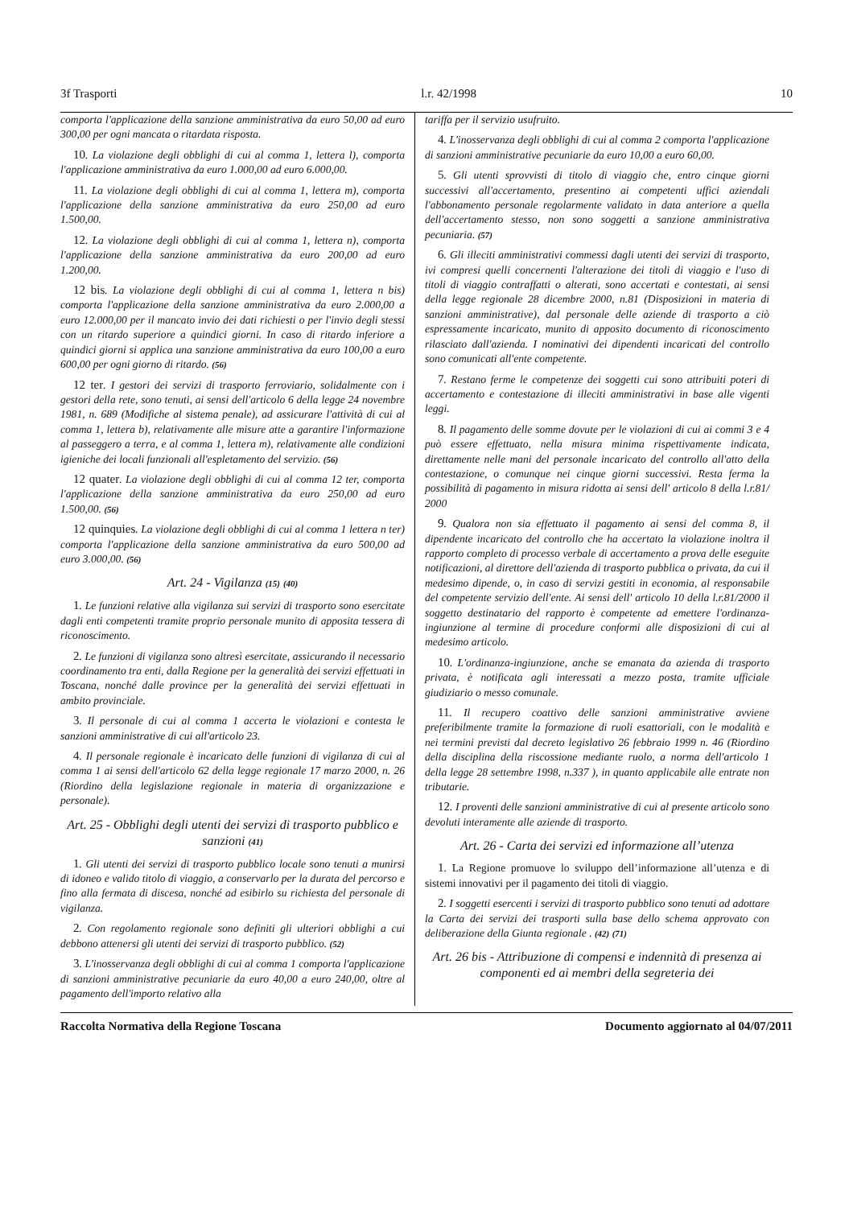3f Trasporti l.r. 42/1998 10
comporta l'applicazione della sanzione amministrativa da euro 50,00 ad euro 300,00 per ogni mancata o ritardata risposta.
10. La violazione degli obblighi di cui al comma 1, lettera l), comporta l'applicazione amministrativa da euro 1.000,00 ad euro 6.000,00.
11. La violazione degli obblighi di cui al comma 1, lettera m), comporta l'applicazione della sanzione amministrativa da euro 250,00 ad euro 1.500,00.
12. La violazione degli obblighi di cui al comma 1, lettera n), comporta l'applicazione della sanzione amministrativa da euro 200,00 ad euro 1.200,00.
12 bis. La violazione degli obblighi di cui al comma 1, lettera n bis) comporta l'applicazione della sanzione amministrativa da euro 2.000,00 a euro 12.000,00 per il mancato invio dei dati richiesti o per l'invio degli stessi con un ritardo superiore a quindici giorni. In caso di ritardo inferiore a quindici giorni si applica una sanzione amministrativa da euro 100,00 a euro 600,00 per ogni giorno di ritardo. (56)
12 ter. I gestori dei servizi di trasporto ferroviario, solidalmente con i gestori della rete, sono tenuti, ai sensi dell'articolo 6 della legge 24 novembre 1981, n. 689 (Modifiche al sistema penale), ad assicurare l'attività di cui al comma 1, lettera b), relativamente alle misure atte a garantire l'informazione al passeggero a terra, e al comma 1, lettera m), relativamente alle condizioni igieniche dei locali funzionali all'espletamento del servizio. (56)
12 quater. La violazione degli obblighi di cui al comma 12 ter, comporta l'applicazione della sanzione amministrativa da euro 250,00 ad euro 1.500,00. (56)
12 quinquies. La violazione degli obblighi di cui al comma 1 lettera n ter) comporta l'applicazione della sanzione amministrativa da euro 500,00 ad euro 3.000,00. (56)
Art. 24 - Vigilanza (15) (40)
1. Le funzioni relative alla vigilanza sui servizi di trasporto sono esercitate dagli enti competenti tramite proprio personale munito di apposita tessera di riconoscimento.
2. Le funzioni di vigilanza sono altresì esercitate, assicurando il necessario coordinamento tra enti, dalla Regione per la generalità dei servizi effettuati in Toscana, nonché dalle province per la generalità dei servizi effettuati in ambito provinciale.
3. Il personale di cui al comma 1 accerta le violazioni e contesta le sanzioni amministrative di cui all'articolo 23.
4. Il personale regionale è incaricato delle funzioni di vigilanza di cui al comma 1 ai sensi dell'articolo 62 della legge regionale 17 marzo 2000, n. 26 (Riordino della legislazione regionale in materia di organizzazione e personale).
Art. 25 - Obblighi degli utenti dei servizi di trasporto pubblico e sanzioni (41)
1. Gli utenti dei servizi di trasporto pubblico locale sono tenuti a munirsi di idoneo e valido titolo di viaggio, a conservarlo per la durata del percorso e fino alla fermata di discesa, nonché ad esibirlo su richiesta del personale di vigilanza.
2. Con regolamento regionale sono definiti gli ulteriori obblighi a cui debbono attenersi gli utenti dei servizi di trasporto pubblico. (52)
3. L'inosservanza degli obblighi di cui al comma 1 comporta l'applicazione di sanzioni amministrative pecuniarie da euro 40,00 a euro 240,00, oltre al pagamento dell'importo relativo alla
tariffa per il servizio usufruito.
4. L'inosservanza degli obblighi di cui al comma 2 comporta l'applicazione di sanzioni amministrative pecuniarie da euro 10,00 a euro 60,00.
5. Gli utenti sprovvisti di titolo di viaggio che, entro cinque giorni successivi all'accertamento, presentino ai competenti uffici aziendali l'abbonamento personale regolarmente validato in data anteriore a quella dell'accertamento stesso, non sono soggetti a sanzione amministrativa pecuniaria. (57)
6. Gli illeciti amministrativi commessi dagli utenti dei servizi di trasporto, ivi compresi quelli concernenti l'alterazione dei titoli di viaggio e l'uso di titoli di viaggio contraffatti o alterati, sono accertati e contestati, ai sensi della legge regionale 28 dicembre 2000, n.81 (Disposizioni in materia di sanzioni amministrative), dal personale delle aziende di trasporto a ciò espressamente incaricato, munito di apposito documento di riconoscimento rilasciato dall'azienda. I nominativi dei dipendenti incaricati del controllo sono comunicati all'ente competente.
7. Restano ferme le competenze dei soggetti cui sono attribuiti poteri di accertamento e contestazione di illeciti amministrativi in base alle vigenti leggi.
8. Il pagamento delle somme dovute per le violazioni di cui ai commi 3 e 4 può essere effettuato, nella misura minima rispettivamente indicata, direttamente nelle mani del personale incaricato del controllo all'atto della contestazione, o comunque nei cinque giorni successivi. Resta ferma la possibilità di pagamento in misura ridotta ai sensi dell' articolo 8 della l.r.81/ 2000
9. Qualora non sia effettuato il pagamento ai sensi del comma 8, il dipendente incaricato del controllo che ha accertato la violazione inoltra il rapporto completo di processo verbale di accertamento a prova delle eseguite notificazioni, al direttore dell'azienda di trasporto pubblica o privata, da cui il medesimo dipende, o, in caso di servizi gestiti in economia, al responsabile del competente servizio dell'ente. Ai sensi dell' articolo 10 della l.r.81/2000 il soggetto destinatario del rapporto è competente ad emettere l'ordinanza-ingiunzione al termine di procedure conformi alle disposizioni di cui al medesimo articolo.
10. L'ordinanza-ingiunzione, anche se emanata da azienda di trasporto privata, è notificata agli interessati a mezzo posta, tramite ufficiale giudiziario o messo comunale.
11. Il recupero coattivo delle sanzioni amministrative avviene preferibilmente tramite la formazione di ruoli esattoriali, con le modalità e nei termini previsti dal decreto legislativo 26 febbraio 1999 n. 46 (Riordino della disciplina della riscossione mediante ruolo, a norma dell'articolo 1 della legge 28 settembre 1998, n.337 ), in quanto applicabile alle entrate non tributarie.
12. I proventi delle sanzioni amministrative di cui al presente articolo sono devoluti interamente alle aziende di trasporto.
Art. 26 - Carta dei servizi ed informazione all’utenza
1. La Regione promuove lo sviluppo dell’informazione all’utenza e di sistemi innovativi per il pagamento dei titoli di viaggio.
2. I soggetti esercenti i servizi di trasporto pubblico sono tenuti ad adottare la Carta dei servizi dei trasporti sulla base dello schema approvato con deliberazione della Giunta regionale . (42) (71)
Art. 26 bis - Attribuzione di compensi e indennità di presenza ai componenti ed ai membri della segreteria dei
Raccolta Normativa della Regione Toscana Documento aggiornato al 04/07/2011